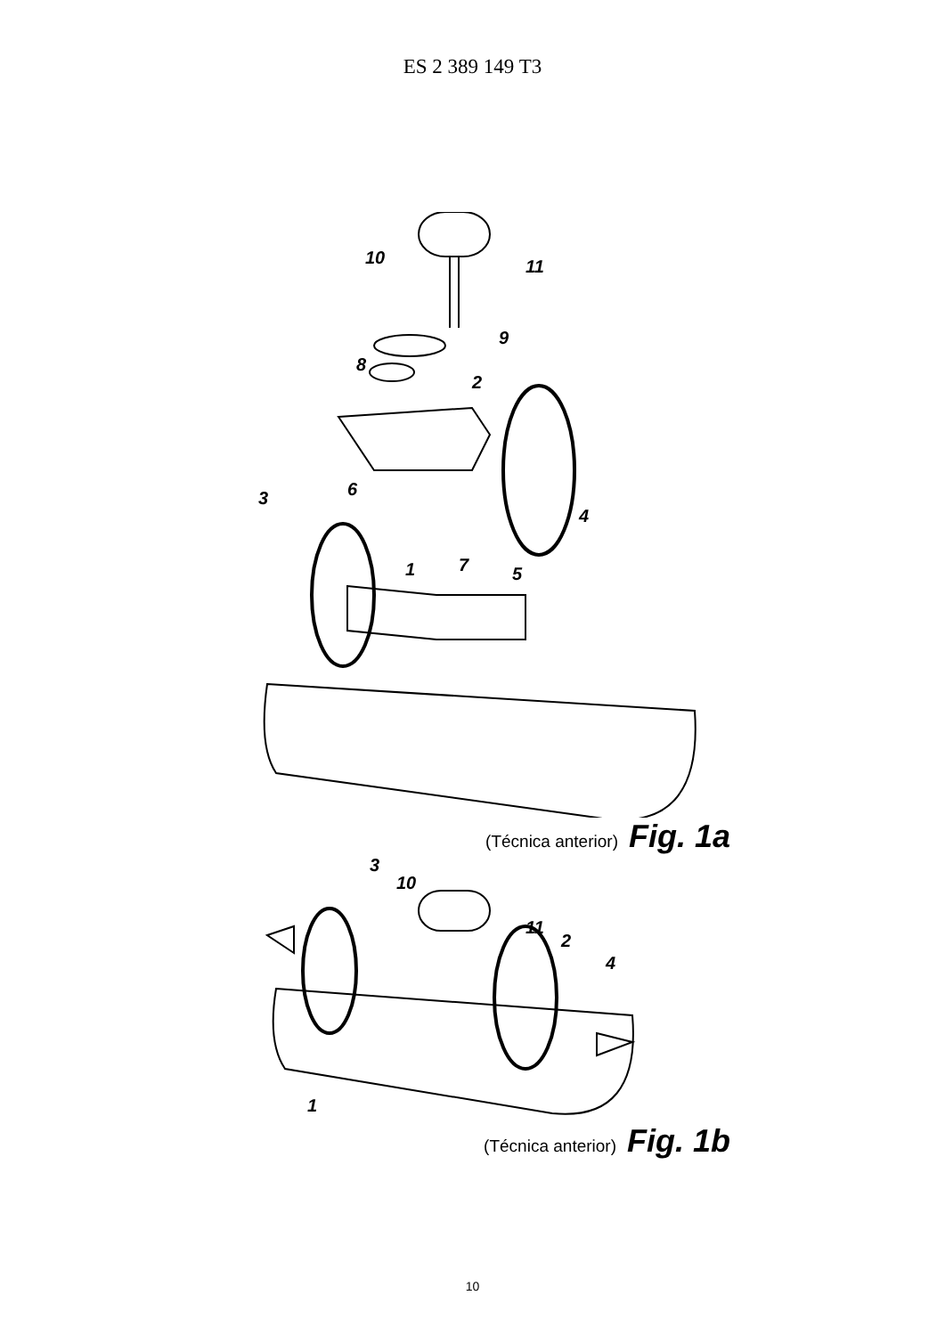ES 2 389 149 T3
10 11
9
8
2
6
4
3
1 7 5
(Técnica anterior) Fig. 1a
3
10
11
2
4
1
(Técnica anterior) Fig. 1b
10